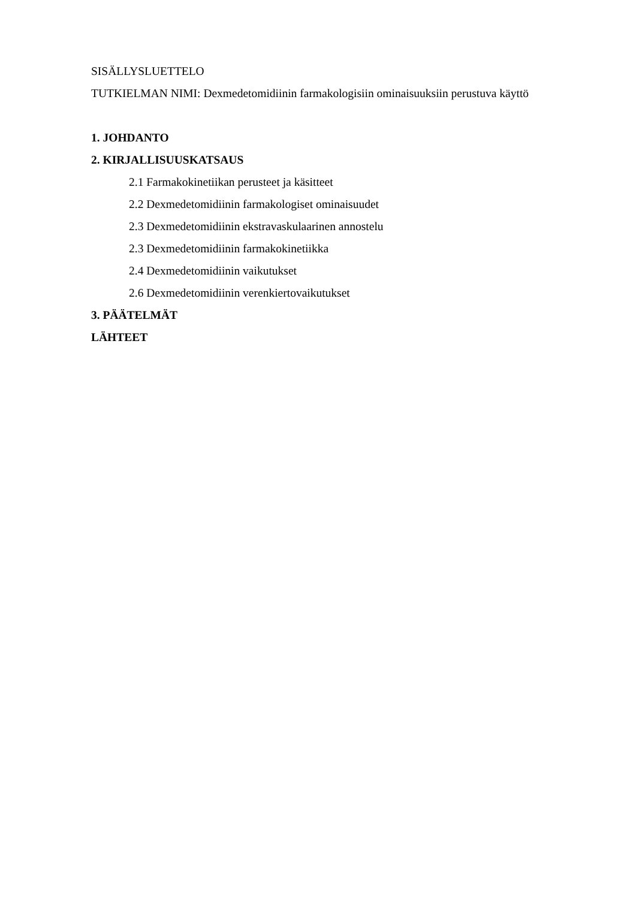SISÄLLYSLUETTELO
TUTKIELMAN NIMI: Dexmedetomidiinin farmakologisiin ominaisuuksiin perustuva käyttö
1. JOHDANTO
2. KIRJALLISUUSKATSAUS
2.1 Farmakokinetiikan perusteet ja käsitteet
2.2 Dexmedetomidiinin farmakologiset ominaisuudet
2.3 Dexmedetomidiinin ekstravaskulaarinen annostelu
2.3 Dexmedetomidiinin farmakokinetiikka
2.4 Dexmedetomidiinin vaikutukset
2.6 Dexmedetomidiinin verenkiertovaikutukset
3. PÄÄTELMÄT
LÄHTEET